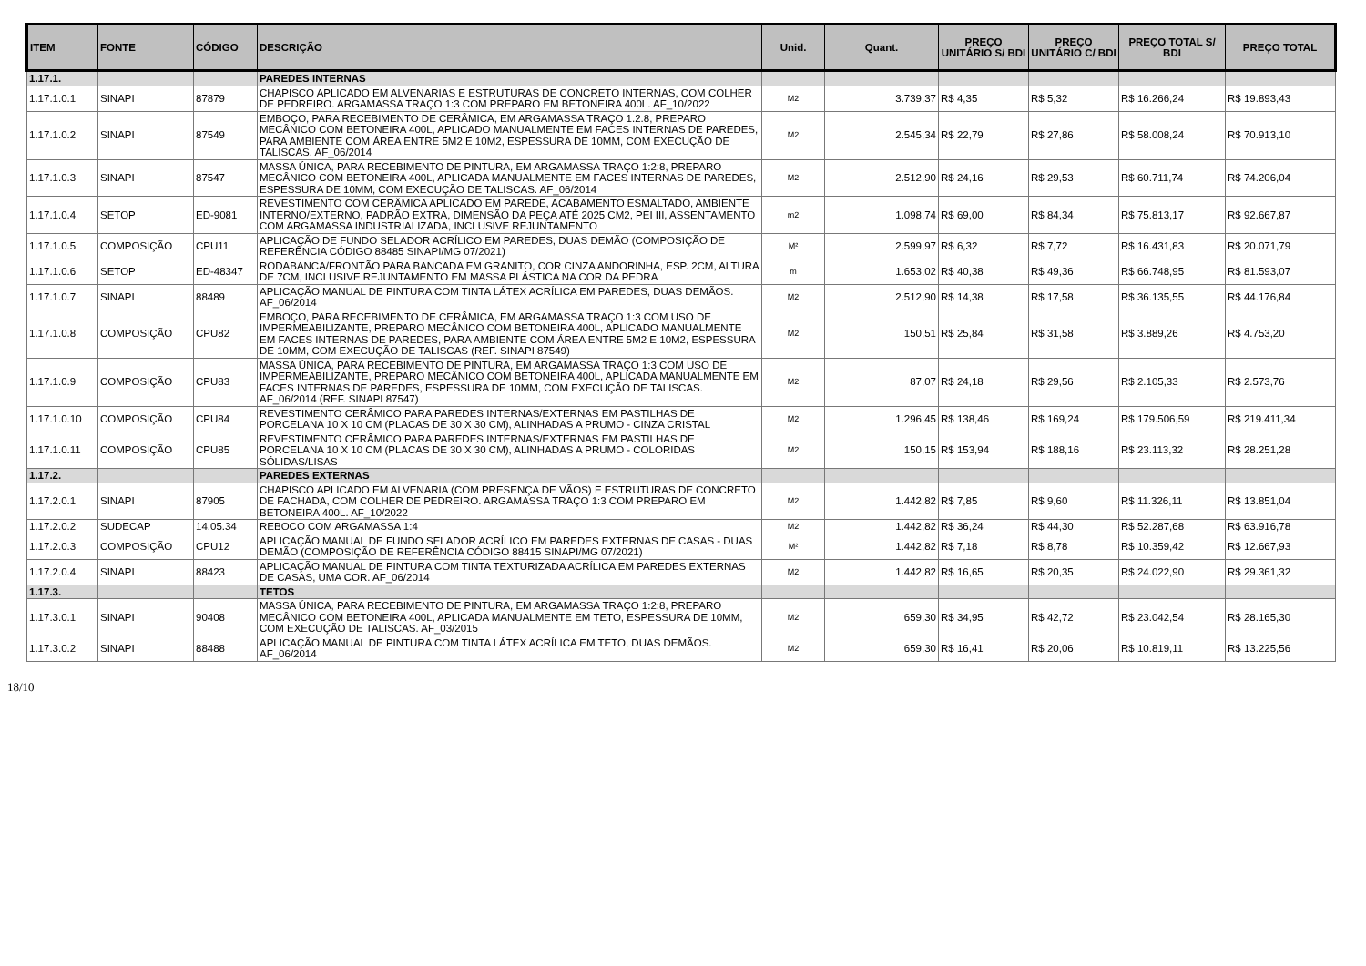| ITEM | FONTE | CÓDIGO | DESCRIÇÃO | Unid. | Quant. | PREÇO UNITÁRIO S/ BDI | PREÇO UNITÁRIO C/ BDI | PREÇO TOTAL S/ BDI | PREÇO TOTAL |
| --- | --- | --- | --- | --- | --- | --- | --- | --- | --- |
| 1.17.1. | | | PAREDES INTERNAS | | | | | | |
| 1.17.1.0.1 | SINAPI | 87879 | CHAPISCO APLICADO EM ALVENARIAS E ESTRUTURAS DE CONCRETO INTERNAS, COM COLHER DE PEDREIRO. ARGAMASSA TRAÇO 1:3 COM PREPARO EM BETONEIRA 400L. AF_10/2022 | M2 | 3.739,37 | R$ 4,35 | R$ 5,32 | R$ 16.266,24 | R$ 19.893,43 |
| 1.17.1.0.2 | SINAPI | 87549 | EMBOÇO, PARA RECEBIMENTO DE CERÂMICA, EM ARGAMASSA TRAÇO 1:2:8, PREPARO MECÂNICO COM BETONEIRA 400L, APLICADO MANUALMENTE EM FACES INTERNAS DE PAREDES, PARA AMBIENTE COM ÁREA ENTRE 5M2 E 10M2, ESPESSURA DE 10MM, COM EXECUÇÃO DE TALISCAS. AF_06/2014 | M2 | 2.545,34 | R$ 22,79 | R$ 27,86 | R$ 58.008,24 | R$ 70.913,10 |
| 1.17.1.0.3 | SINAPI | 87547 | MASSA ÚNICA, PARA RECEBIMENTO DE PINTURA, EM ARGAMASSA TRAÇO 1:2:8, PREPARO MECÂNICO COM BETONEIRA 400L, APLICADA MANUALMENTE EM FACES INTERNAS DE PAREDES, ESPESSURA DE 10MM, COM EXECUÇÃO DE TALISCAS. AF_06/2014 | M2 | 2.512,90 | R$ 24,16 | R$ 29,53 | R$ 60.711,74 | R$ 74.206,04 |
| 1.17.1.0.4 | SETOP | ED-9081 | REVESTIMENTO COM CERÂMICA APLICADO EM PAREDE, ACABAMENTO ESMALTADO, AMBIENTE INTERNO/EXTERNO, PADRÃO EXTRA, DIMENSÃO DA PEÇA ATÉ 2025 CM2, PEI III, ASSENTAMENTO COM ARGAMASSA INDUSTRIALIZADA, INCLUSIVE REJUNTAMENTO | m2 | 1.098,74 | R$ 69,00 | R$ 84,34 | R$ 75.813,17 | R$ 92.667,87 |
| 1.17.1.0.5 | COMPOSIÇÃO | CPU11 | APLICAÇÃO DE FUNDO SELADOR ACRÍLICO EM PAREDES, DUAS DEMÃO (COMPOSIÇÃO DE REFERÊNCIA CÓDIGO 88485 SINAPI/MG 07/2021) | M² | 2.599,97 | R$ 6,32 | R$ 7,72 | R$ 16.431,83 | R$ 20.071,79 |
| 1.17.1.0.6 | SETOP | ED-48347 | RODABANCA/FRONTÃO PARA BANCADA EM GRANITO, COR CINZA ANDORINHA, ESP. 2CM, ALTURA DE 7CM, INCLUSIVE REJUNTAMENTO EM MASSA PLÁSTICA NA COR DA PEDRA | m | 1.653,02 | R$ 40,38 | R$ 49,36 | R$ 66.748,95 | R$ 81.593,07 |
| 1.17.1.0.7 | SINAPI | 88489 | APLICAÇÃO MANUAL DE PINTURA COM TINTA LÁTEX ACRÍLICA EM PAREDES, DUAS DEMÃOS. AF_06/2014 | M2 | 2.512,90 | R$ 14,38 | R$ 17,58 | R$ 36.135,55 | R$ 44.176,84 |
| 1.17.1.0.8 | COMPOSIÇÃO | CPU82 | EMBOÇO, PARA RECEBIMENTO DE CERÂMICA, EM ARGAMASSA TRAÇO 1:3 COM USO DE IMPERMEABILIZANTE, PREPARO MECÂNICO COM BETONEIRA 400L, APLICADO MANUALMENTE EM FACES INTERNAS DE PAREDES, PARA AMBIENTE COM ÁREA ENTRE 5M2 E 10M2, ESPESSURA DE 10MM, COM EXECUÇÃO DE TALISCAS (REF. SINAPI 87549) | M2 | 150,51 | R$ 25,84 | R$ 31,58 | R$ 3.889,26 | R$ 4.753,20 |
| 1.17.1.0.9 | COMPOSIÇÃO | CPU83 | MASSA ÚNICA, PARA RECEBIMENTO DE PINTURA, EM ARGAMASSA TRAÇO 1:3 COM USO DE IMPERMEABILIZANTE, PREPARO MECÂNICO COM BETONEIRA 400L, APLICADA MANUALMENTE EM FACES INTERNAS DE PAREDES, ESPESSURA DE 10MM, COM EXECUÇÃO DE TALISCAS. AF_06/2014 (REF. SINAPI 87547) | M2 | 87,07 | R$ 24,18 | R$ 29,56 | R$ 2.105,33 | R$ 2.573,76 |
| 1.17.1.0.10 | COMPOSIÇÃO | CPU84 | REVESTIMENTO CERÂMICO PARA PAREDES INTERNAS/EXTERNAS EM PASTILHAS DE PORCELANA 10 X 10 CM (PLACAS DE 30 X 30 CM), ALINHADAS A PRUMO - CINZA CRISTAL | M2 | 1.296,45 | R$ 138,46 | R$ 169,24 | R$ 179.506,59 | R$ 219.411,34 |
| 1.17.1.0.11 | COMPOSIÇÃO | CPU85 | REVESTIMENTO CERÂMICO PARA PAREDES INTERNAS/EXTERNAS EM PASTILHAS DE PORCELANA 10 X 10 CM (PLACAS DE 30 X 30 CM), ALINHADAS A PRUMO - COLORIDAS SÓLIDAS/LISAS | M2 | 150,15 | R$ 153,94 | R$ 188,16 | R$ 23.113,32 | R$ 28.251,28 |
| 1.17.2. | | | PAREDES EXTERNAS | | | | | | |
| 1.17.2.0.1 | SINAPI | 87905 | CHAPISCO APLICADO EM ALVENARIA (COM PRESENÇA DE VÃOS) E ESTRUTURAS DE CONCRETO DE FACHADA, COM COLHER DE PEDREIRO. ARGAMASSA TRAÇO 1:3 COM PREPARO EM BETONEIRA 400L. AF_10/2022 | M2 | 1.442,82 | R$ 7,85 | R$ 9,60 | R$ 11.326,11 | R$ 13.851,04 |
| 1.17.2.0.2 | SUDECAP | 14.05.34 | REBOCO COM ARGAMASSA 1:4 | M2 | 1.442,82 | R$ 36,24 | R$ 44,30 | R$ 52.287,68 | R$ 63.916,78 |
| 1.17.2.0.3 | COMPOSIÇÃO | CPU12 | APLICAÇÃO MANUAL DE FUNDO SELADOR ACRÍLICO EM PAREDES EXTERNAS DE CASAS - DUAS DEMÃO (COMPOSIÇÃO DE REFERÊNCIA CÓDIGO 88415 SINAPI/MG 07/2021) | M² | 1.442,82 | R$ 7,18 | R$ 8,78 | R$ 10.359,42 | R$ 12.667,93 |
| 1.17.2.0.4 | SINAPI | 88423 | APLICAÇÃO MANUAL DE PINTURA COM TINTA TEXTURIZADA ACRÍLICA EM PAREDES EXTERNAS DE CASAS, UMA COR. AF_06/2014 | M2 | 1.442,82 | R$ 16,65 | R$ 20,35 | R$ 24.022,90 | R$ 29.361,32 |
| 1.17.3. | | | TETOS | | | | | | |
| 1.17.3.0.1 | SINAPI | 90408 | MASSA ÚNICA, PARA RECEBIMENTO DE PINTURA, EM ARGAMASSA TRAÇO 1:2:8, PREPARO MECÂNICO COM BETONEIRA 400L, APLICADA MANUALMENTE EM TETO, ESPESSURA DE 10MM, COM EXECUÇÃO DE TALISCAS. AF_03/2015 | M2 | 659,30 | R$ 34,95 | R$ 42,72 | R$ 23.042,54 | R$ 28.165,30 |
| 1.17.3.0.2 | SINAPI | 88488 | APLICAÇÃO MANUAL DE PINTURA COM TINTA LÁTEX ACRÍLICA EM TETO, DUAS DEMÃOS. AF_06/2014 | M2 | 659,30 | R$ 16,41 | R$ 20,06 | R$ 10.819,11 | R$ 13.225,56 |
18/10